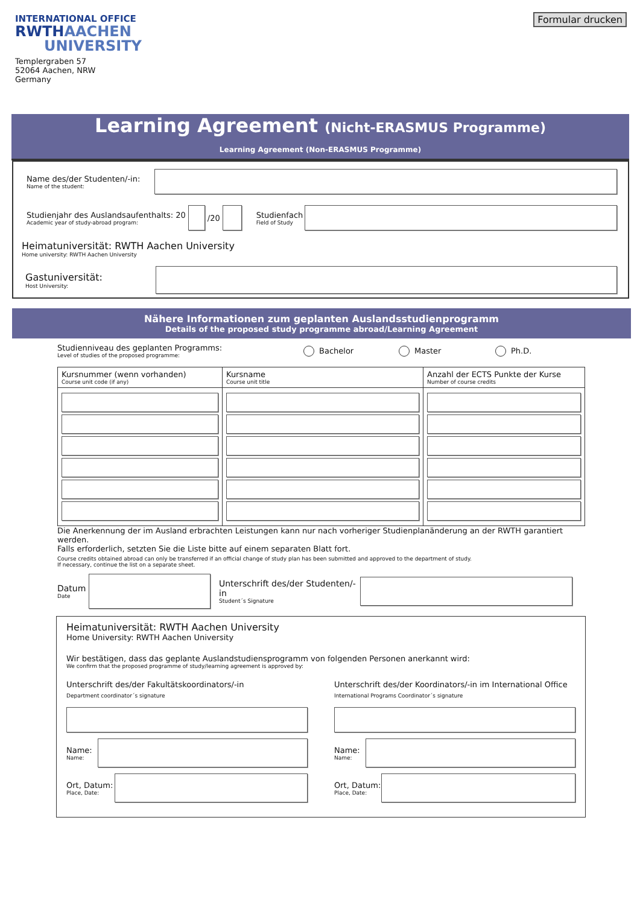Formular drucken
INTERNATIONAL OFFICE
RWTHAACHEN
UNIVERSITY
Templergraben 57
52064 Aachen, NRW
Germany
Learning Agreement (Nicht-ERASMUS Programme)
Learning Agreement (Non-ERASMUS Programme)
Name des/der Studenten/-in:
Name of the student:
Studienjahr des Auslandsaufenthalts: 20
Academic year of study-abroad program:
/20
Studienfach
Field of Study
Heimatuniversität: RWTH Aachen University
Home university: RWTH Aachen University
Gastuniversität:
Host University:
Nähere Informationen zum geplanten Auslandsstudienprogramm
Details of the proposed study programme abroad/Learning Agreement
Studienniveau des geplanten Programms:
Level of studies of the proposed programme:
Bachelor Master Ph.D.
| Kursnummer (wenn vorhanden) Course unit code (if any) | Kursname Course unit title | Anzahl der ECTS Punkte der Kurse Number of course credits |
Die Anerkennung der im Ausland erbrachten Leistungen kann nur nach vorheriger Studienplanänderung an der RWTH garantiert werden.
Falls erforderlich, setzten Sie die Liste bitte auf einem separaten Blatt fort.
Course credits obtained abroad can only be transferred if an official change of study plan has been submitted and approved to the department of study.
If necessary, continue the list on a separate sheet.
Datum
Date
Unterschrift des/der Studenten/-in
Student´s Signature
Heimatuniversität: RWTH Aachen University
Home University: RWTH Aachen University
Wir bestätigen, dass das geplante Auslandstudiensprogramm von folgenden Personen anerkannt wird:
We confirm that the proposed programme of study/learning agreement is approved by:
Unterschrift des/der Fakultätskoordinators/-in
Department coordinator´s signature
Name:
Name:
Ort, Datum:
Place, Date:
Unterschrift des/der Koordinators/-in im International Office
International Programs Coordinator´s signature
Name:
Name:
Ort, Datum:
Place, Date: